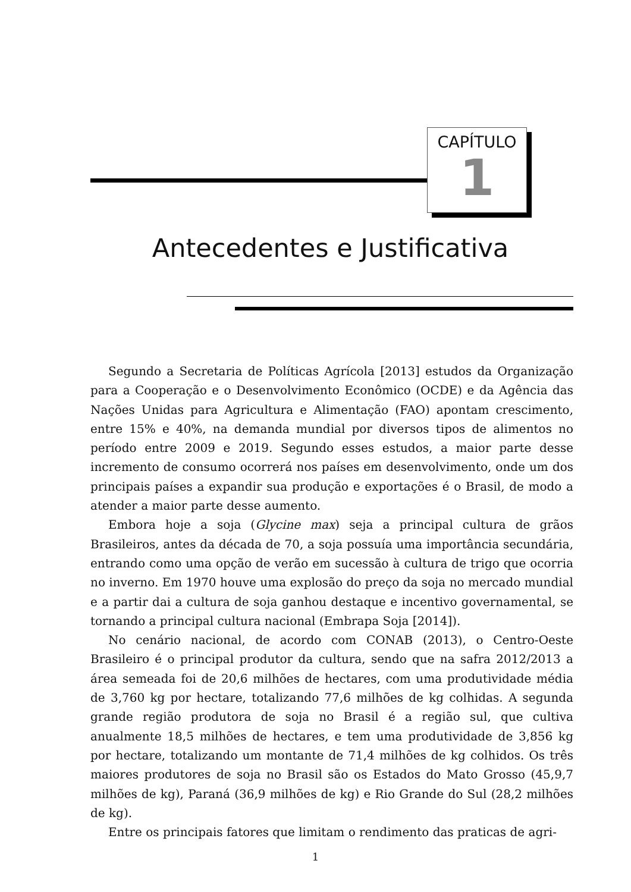CAPÍTULO
1
Antecedentes e Justificativa
Segundo a Secretaria de Políticas Agrícola [2013] estudos da Organização para a Cooperação e o Desenvolvimento Econômico (OCDE) e da Agência das Nações Unidas para Agricultura e Alimentação (FAO) apontam crescimento, entre 15% e 40%, na demanda mundial por diversos tipos de alimentos no período entre 2009 e 2019. Segundo esses estudos, a maior parte desse incremento de consumo ocorrerá nos países em desenvolvimento, onde um dos principais países a expandir sua produção e exportações é o Brasil, de modo a atender a maior parte desse aumento.
Embora hoje a soja (Glycine max) seja a principal cultura de grãos Brasileiros, antes da década de 70, a soja possuía uma importância secundária, entrando como uma opção de verão em sucessão à cultura de trigo que ocorria no inverno. Em 1970 houve uma explosão do preço da soja no mercado mundial e a partir dai a cultura de soja ganhou destaque e incentivo governamental, se tornando a principal cultura nacional (Embrapa Soja [2014]).
No cenário nacional, de acordo com CONAB (2013), o Centro-Oeste Brasileiro é o principal produtor da cultura, sendo que na safra 2012/2013 a área semeada foi de 20,6 milhões de hectares, com uma produtividade média de 3,760 kg por hectare, totalizando 77,6 milhões de kg colhidas. A segunda grande região produtora de soja no Brasil é a região sul, que cultiva anualmente 18,5 milhões de hectares, e tem uma produtividade de 3,856 kg por hectare, totalizando um montante de 71,4 milhões de kg colhidos. Os três maiores produtores de soja no Brasil são os Estados do Mato Grosso (45,9,7 milhões de kg), Paraná (36,9 milhões de kg) e Rio Grande do Sul (28,2 milhões de kg).
Entre os principais fatores que limitam o rendimento das praticas de agri-
1